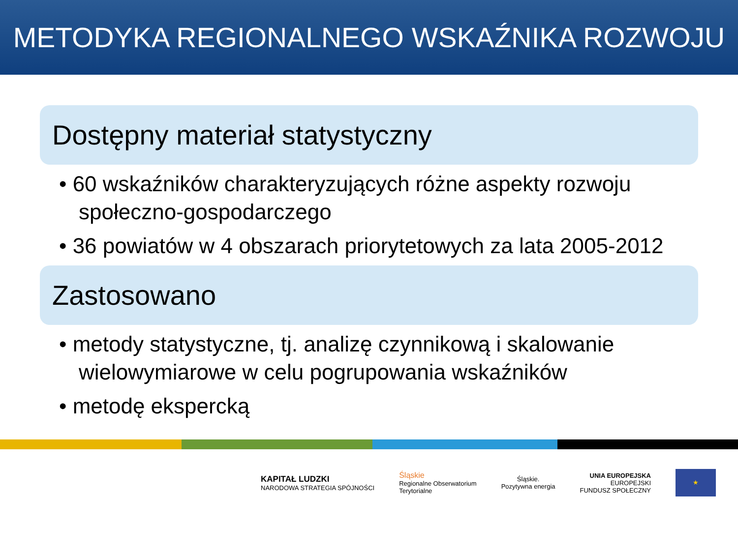METODYKA REGIONALNEGO WSKAŹNIKA ROZWOJU
Dostępny materiał statystyczny
• 60 wskaźników charakteryzujących różne aspekty rozwoju społeczno-gospodarczego
• 36 powiatów w 4 obszarach priorytetowych za lata 2005-2012
Zastosowano
• metody statystyczne, tj. analizę czynnikową i skalowanie wielowymiarowe w celu pogrupowania wskaźników
• metodę ekspercką
KAPITAŁ LUDZKI
NARODOWA STRATEGIA SPÓJNOŚCI
Śląskie
Regionalne Obserwatorium
Terytorialne
Śląskie.
Pozytywna energia
UNIA EUROPEJSKA
EUROPEJSKI
FUNDUSZ SPOŁECZNY
★